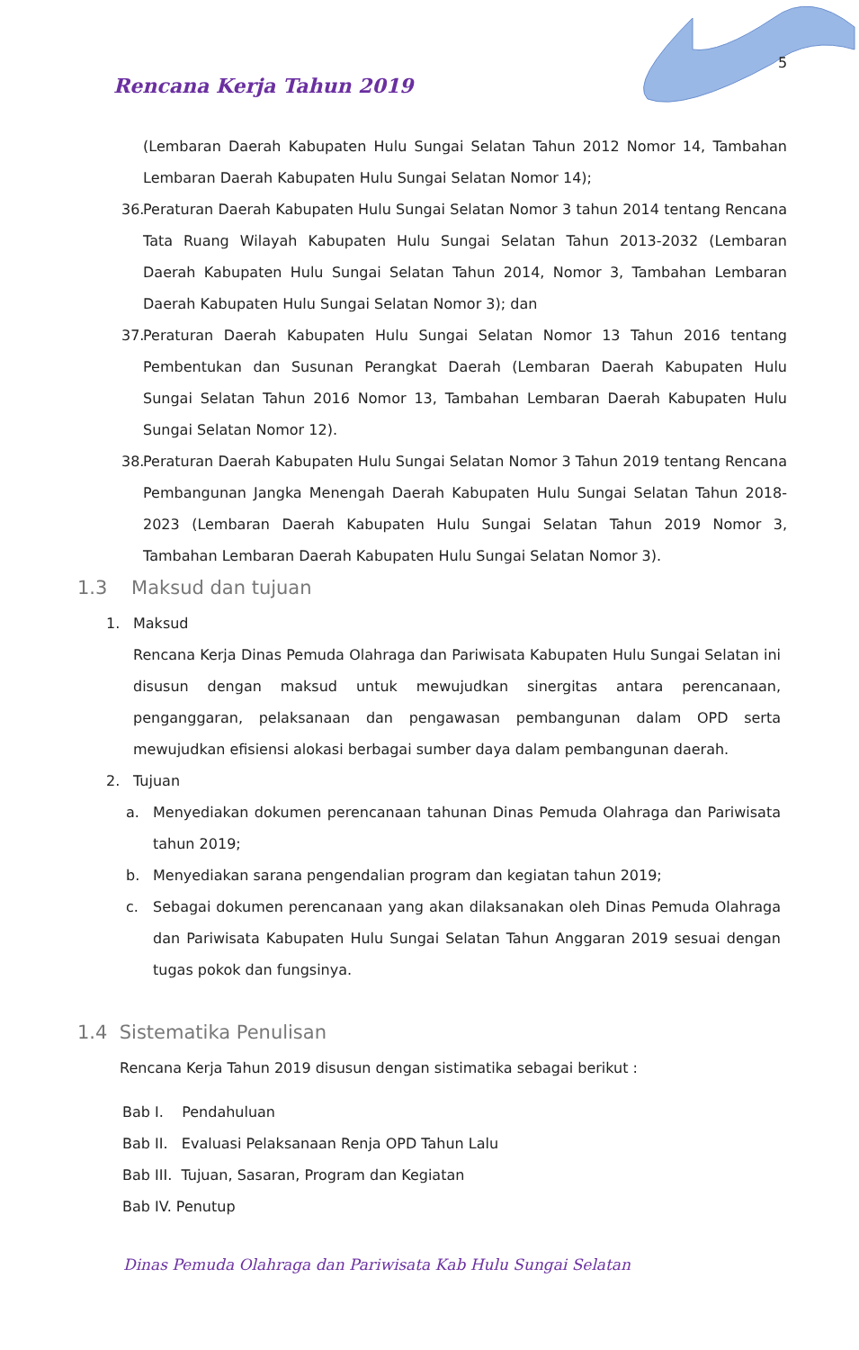5
Rencana Kerja Tahun 2019
(Lembaran Daerah Kabupaten Hulu Sungai Selatan Tahun 2012 Nomor 14, Tambahan Lembaran Daerah Kabupaten Hulu Sungai Selatan Nomor 14);
36. Peraturan Daerah Kabupaten Hulu Sungai Selatan Nomor 3 tahun 2014 tentang Rencana Tata Ruang Wilayah Kabupaten Hulu Sungai Selatan Tahun 2013-2032 (Lembaran Daerah Kabupaten Hulu Sungai Selatan Tahun 2014, Nomor 3, Tambahan Lembaran Daerah Kabupaten Hulu Sungai Selatan Nomor 3); dan
37. Peraturan Daerah Kabupaten Hulu Sungai Selatan Nomor 13 Tahun 2016 tentang Pembentukan dan Susunan Perangkat Daerah (Lembaran Daerah Kabupaten Hulu Sungai Selatan Tahun 2016 Nomor 13, Tambahan Lembaran Daerah Kabupaten Hulu Sungai Selatan Nomor 12).
38. Peraturan Daerah Kabupaten Hulu Sungai Selatan Nomor 3 Tahun 2019 tentang Rencana Pembangunan Jangka Menengah Daerah Kabupaten Hulu Sungai Selatan Tahun 2018-2023 (Lembaran Daerah Kabupaten Hulu Sungai Selatan Tahun 2019 Nomor 3, Tambahan Lembaran Daerah Kabupaten Hulu Sungai Selatan Nomor 3).
1.3 Maksud dan tujuan
1. Maksud
Rencana Kerja Dinas Pemuda Olahraga dan Pariwisata Kabupaten Hulu Sungai Selatan ini disusun dengan maksud untuk mewujudkan sinergitas antara perencanaan, penganggaran, pelaksanaan dan pengawasan pembangunan dalam OPD serta mewujudkan efisiensi alokasi berbagai sumber daya dalam pembangunan daerah.
2. Tujuan
a. Menyediakan dokumen perencanaan tahunan Dinas Pemuda Olahraga dan Pariwisata tahun 2019;
b. Menyediakan sarana pengendalian program dan kegiatan tahun 2019;
c. Sebagai dokumen perencanaan yang akan dilaksanakan oleh Dinas Pemuda Olahraga dan Pariwisata Kabupaten Hulu Sungai Selatan Tahun Anggaran 2019 sesuai dengan tugas pokok dan fungsinya.
1.4 Sistematika Penulisan
Rencana Kerja Tahun 2019 disusun dengan sistimatika sebagai berikut :
Bab I. Pendahuluan
Bab II. Evaluasi Pelaksanaan Renja OPD Tahun Lalu
Bab III. Tujuan, Sasaran, Program dan Kegiatan
Bab IV. Penutup
Dinas Pemuda Olahraga dan Pariwisata Kab Hulu Sungai Selatan